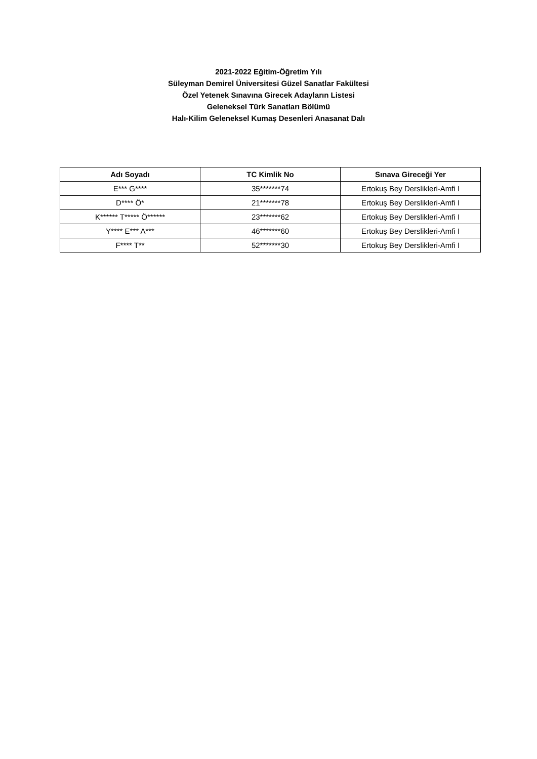2021-2022 Eğitim-Öğretim Yılı
Süleyman Demirel Üniversitesi Güzel Sanatlar Fakültesi
Özel Yetenek Sınavına Girecek Adayların Listesi
Geleneksel Türk Sanatları Bölümü
Halı-Kilim Geleneksel Kumaş Desenleri Anasanat Dalı
| Adı Soyadı | TC Kimlik No | Sınava Gireceği Yer |
| --- | --- | --- |
| E*** G**** | 35*******74 | Ertokuş Bey Derslikleri-Amfi I |
| D**** Ö* | 21*******78 | Ertokuş Bey Derslikleri-Amfi I |
| K****** T***** Ö****** | 23*******62 | Ertokuş Bey Derslikleri-Amfi I |
| Y**** E*** A*** | 46*******60 | Ertokuş Bey Derslikleri-Amfi I |
| F**** T** | 52*******30 | Ertokuş Bey Derslikleri-Amfi I |